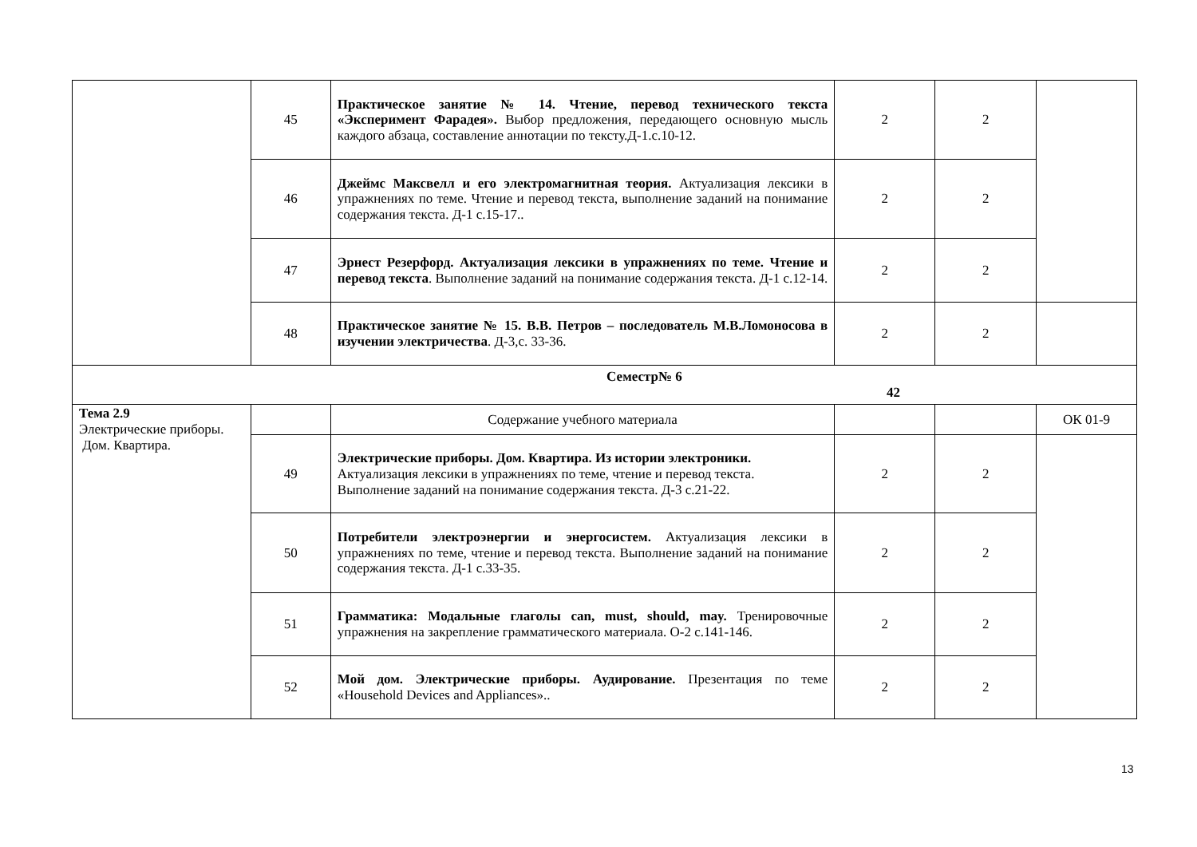| | 45 | Практическое занятие № 14. Чтение, перевод технического текста «Эксперимент Фарадея». Выбор предложения, передающего основную мысль каждого абзаца, составление аннотации по тексту.Д-1.с.10-12. | 2 | 2 | |
| | 46 | Джеймс Максвелл и его электромагнитная теория. Актуализация лексики в упражнениях по теме. Чтение и перевод текста, выполнение заданий на понимание содержания текста. Д-1 с.15-17.. | 2 | 2 | |
| | 47 | Эрнест Резерфорд. Актуализация лексики в упражнениях по теме. Чтение и перевод текста . Выполнение заданий на понимание содержания текста. Д-1 с.12-14. | 2 | 2 | |
| | 48 | Практическое занятие № 15. В.В. Петров – последователь М.В.Ломоносова в изучении электричества . Д-3,с. 33-36. | 2 | 2 | |
| Семестр№ 6 42 | | | | | |
| Тема 2.9 Электрические приборы. Дом. Квартира. | | Содержание учебного материала | | | ОК 01-9 |
| | 49 | Электрические приборы. Дом. Квартира. Из истории электроники. Актуализация лексики в упражнениях по теме, чтение и перевод текста. Выполнение заданий на понимание содержания текста. Д-3 с.21-22. | 2 | 2 | |
| | 50 | Потребители электроэнергии и энергосистем. Актуализация лексики в упражнениях по теме, чтение и перевод текста. Выполнение заданий на понимание содержания текста. Д-1 с.33-35. | 2 | 2 | |
| | 51 | Грамматика: Модальные глаголы can, must, should, may. Тренировочные упражнения на закрепление грамматического материала. О-2 с.141-146. | 2 | 2 | |
| | 52 | Мой дом. Электрические приборы. Аудирование. Презентация по теме «Household Devices and Appliances».. | 2 | 2 | |
13